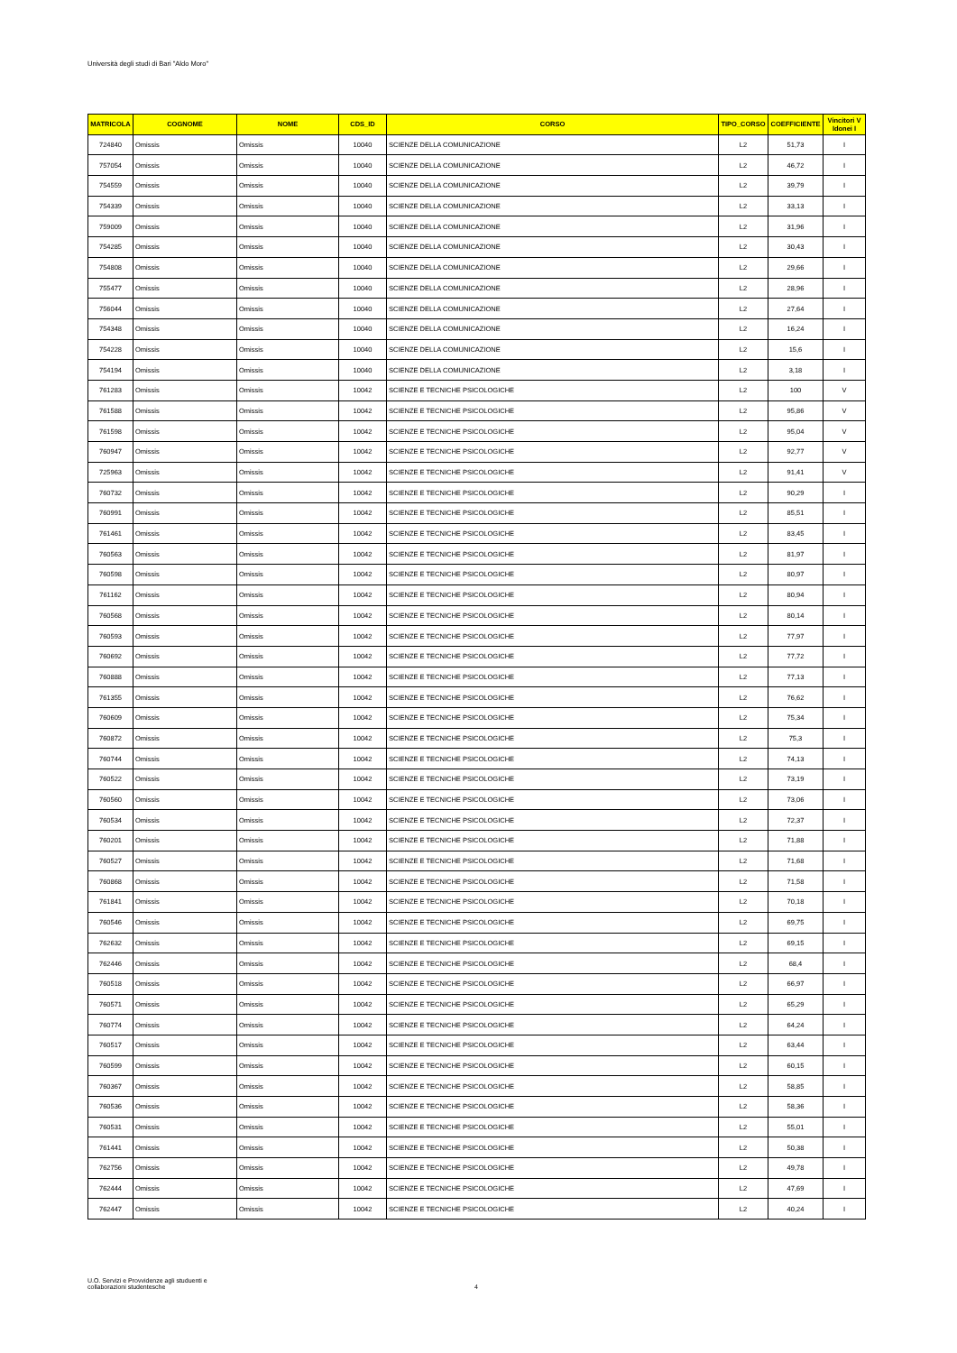Università degli studi di Bari "Aldo Moro"
| MATRICOLA | COGNOME | NOME | CDS_ID | CORSO | TIPO_CORSO | COEFFICIENTE | Vincitori V Idonei I |
| --- | --- | --- | --- | --- | --- | --- | --- |
| 724840 | Omissis | Omissis | 10040 | SCIENZE DELLA COMUNICAZIONE | L2 | 51,73 | I |
| 757054 | Omissis | Omissis | 10040 | SCIENZE DELLA COMUNICAZIONE | L2 | 46,72 | I |
| 754559 | Omissis | Omissis | 10040 | SCIENZE DELLA COMUNICAZIONE | L2 | 39,79 | I |
| 754339 | Omissis | Omissis | 10040 | SCIENZE DELLA COMUNICAZIONE | L2 | 33,13 | I |
| 759009 | Omissis | Omissis | 10040 | SCIENZE DELLA COMUNICAZIONE | L2 | 31,96 | I |
| 754285 | Omissis | Omissis | 10040 | SCIENZE DELLA COMUNICAZIONE | L2 | 30,43 | I |
| 754808 | Omissis | Omissis | 10040 | SCIENZE DELLA COMUNICAZIONE | L2 | 29,66 | I |
| 755477 | Omissis | Omissis | 10040 | SCIENZE DELLA COMUNICAZIONE | L2 | 28,96 | I |
| 756044 | Omissis | Omissis | 10040 | SCIENZE DELLA COMUNICAZIONE | L2 | 27,64 | I |
| 754348 | Omissis | Omissis | 10040 | SCIENZE DELLA COMUNICAZIONE | L2 | 16,24 | I |
| 754228 | Omissis | Omissis | 10040 | SCIENZE DELLA COMUNICAZIONE | L2 | 15,6 | I |
| 754194 | Omissis | Omissis | 10040 | SCIENZE DELLA COMUNICAZIONE | L2 | 3,18 | I |
| 761283 | Omissis | Omissis | 10042 | SCIENZE E TECNICHE PSICOLOGICHE | L2 | 100 | V |
| 761588 | Omissis | Omissis | 10042 | SCIENZE E TECNICHE PSICOLOGICHE | L2 | 95,86 | V |
| 761598 | Omissis | Omissis | 10042 | SCIENZE E TECNICHE PSICOLOGICHE | L2 | 95,04 | V |
| 760947 | Omissis | Omissis | 10042 | SCIENZE E TECNICHE PSICOLOGICHE | L2 | 92,77 | V |
| 725963 | Omissis | Omissis | 10042 | SCIENZE E TECNICHE PSICOLOGICHE | L2 | 91,41 | V |
| 760732 | Omissis | Omissis | 10042 | SCIENZE E TECNICHE PSICOLOGICHE | L2 | 90,29 | I |
| 760991 | Omissis | Omissis | 10042 | SCIENZE E TECNICHE PSICOLOGICHE | L2 | 85,51 | I |
| 761461 | Omissis | Omissis | 10042 | SCIENZE E TECNICHE PSICOLOGICHE | L2 | 83,45 | I |
| 760563 | Omissis | Omissis | 10042 | SCIENZE E TECNICHE PSICOLOGICHE | L2 | 81,97 | I |
| 760598 | Omissis | Omissis | 10042 | SCIENZE E TECNICHE PSICOLOGICHE | L2 | 80,97 | I |
| 761162 | Omissis | Omissis | 10042 | SCIENZE E TECNICHE PSICOLOGICHE | L2 | 80,94 | I |
| 760568 | Omissis | Omissis | 10042 | SCIENZE E TECNICHE PSICOLOGICHE | L2 | 80,14 | I |
| 760593 | Omissis | Omissis | 10042 | SCIENZE E TECNICHE PSICOLOGICHE | L2 | 77,97 | I |
| 760692 | Omissis | Omissis | 10042 | SCIENZE E TECNICHE PSICOLOGICHE | L2 | 77,72 | I |
| 760888 | Omissis | Omissis | 10042 | SCIENZE E TECNICHE PSICOLOGICHE | L2 | 77,13 | I |
| 761355 | Omissis | Omissis | 10042 | SCIENZE E TECNICHE PSICOLOGICHE | L2 | 76,62 | I |
| 760609 | Omissis | Omissis | 10042 | SCIENZE E TECNICHE PSICOLOGICHE | L2 | 75,34 | I |
| 760872 | Omissis | Omissis | 10042 | SCIENZE E TECNICHE PSICOLOGICHE | L2 | 75,3 | I |
| 760744 | Omissis | Omissis | 10042 | SCIENZE E TECNICHE PSICOLOGICHE | L2 | 74,13 | I |
| 760522 | Omissis | Omissis | 10042 | SCIENZE E TECNICHE PSICOLOGICHE | L2 | 73,19 | I |
| 760560 | Omissis | Omissis | 10042 | SCIENZE E TECNICHE PSICOLOGICHE | L2 | 73,06 | I |
| 760534 | Omissis | Omissis | 10042 | SCIENZE E TECNICHE PSICOLOGICHE | L2 | 72,37 | I |
| 760201 | Omissis | Omissis | 10042 | SCIENZE E TECNICHE PSICOLOGICHE | L2 | 71,88 | I |
| 760527 | Omissis | Omissis | 10042 | SCIENZE E TECNICHE PSICOLOGICHE | L2 | 71,68 | I |
| 760868 | Omissis | Omissis | 10042 | SCIENZE E TECNICHE PSICOLOGICHE | L2 | 71,58 | I |
| 761841 | Omissis | Omissis | 10042 | SCIENZE E TECNICHE PSICOLOGICHE | L2 | 70,18 | I |
| 760546 | Omissis | Omissis | 10042 | SCIENZE E TECNICHE PSICOLOGICHE | L2 | 69,75 | I |
| 762632 | Omissis | Omissis | 10042 | SCIENZE E TECNICHE PSICOLOGICHE | L2 | 69,15 | I |
| 762446 | Omissis | Omissis | 10042 | SCIENZE E TECNICHE PSICOLOGICHE | L2 | 68,4 | I |
| 760518 | Omissis | Omissis | 10042 | SCIENZE E TECNICHE PSICOLOGICHE | L2 | 66,97 | I |
| 760571 | Omissis | Omissis | 10042 | SCIENZE E TECNICHE PSICOLOGICHE | L2 | 65,29 | I |
| 760774 | Omissis | Omissis | 10042 | SCIENZE E TECNICHE PSICOLOGICHE | L2 | 64,24 | I |
| 760517 | Omissis | Omissis | 10042 | SCIENZE E TECNICHE PSICOLOGICHE | L2 | 63,44 | I |
| 760599 | Omissis | Omissis | 10042 | SCIENZE E TECNICHE PSICOLOGICHE | L2 | 60,15 | I |
| 760367 | Omissis | Omissis | 10042 | SCIENZE E TECNICHE PSICOLOGICHE | L2 | 58,85 | I |
| 760536 | Omissis | Omissis | 10042 | SCIENZE E TECNICHE PSICOLOGICHE | L2 | 58,36 | I |
| 760531 | Omissis | Omissis | 10042 | SCIENZE E TECNICHE PSICOLOGICHE | L2 | 55,01 | I |
| 761441 | Omissis | Omissis | 10042 | SCIENZE E TECNICHE PSICOLOGICHE | L2 | 50,38 | I |
| 762756 | Omissis | Omissis | 10042 | SCIENZE E TECNICHE PSICOLOGICHE | L2 | 49,78 | I |
| 762444 | Omissis | Omissis | 10042 | SCIENZE E TECNICHE PSICOLOGICHE | L2 | 47,69 | I |
| 762447 | Omissis | Omissis | 10042 | SCIENZE E TECNICHE PSICOLOGICHE | L2 | 40,24 | I |
U.O. Servizi e Provvidenze agli studuenti e
collaborazioni studentesche
4